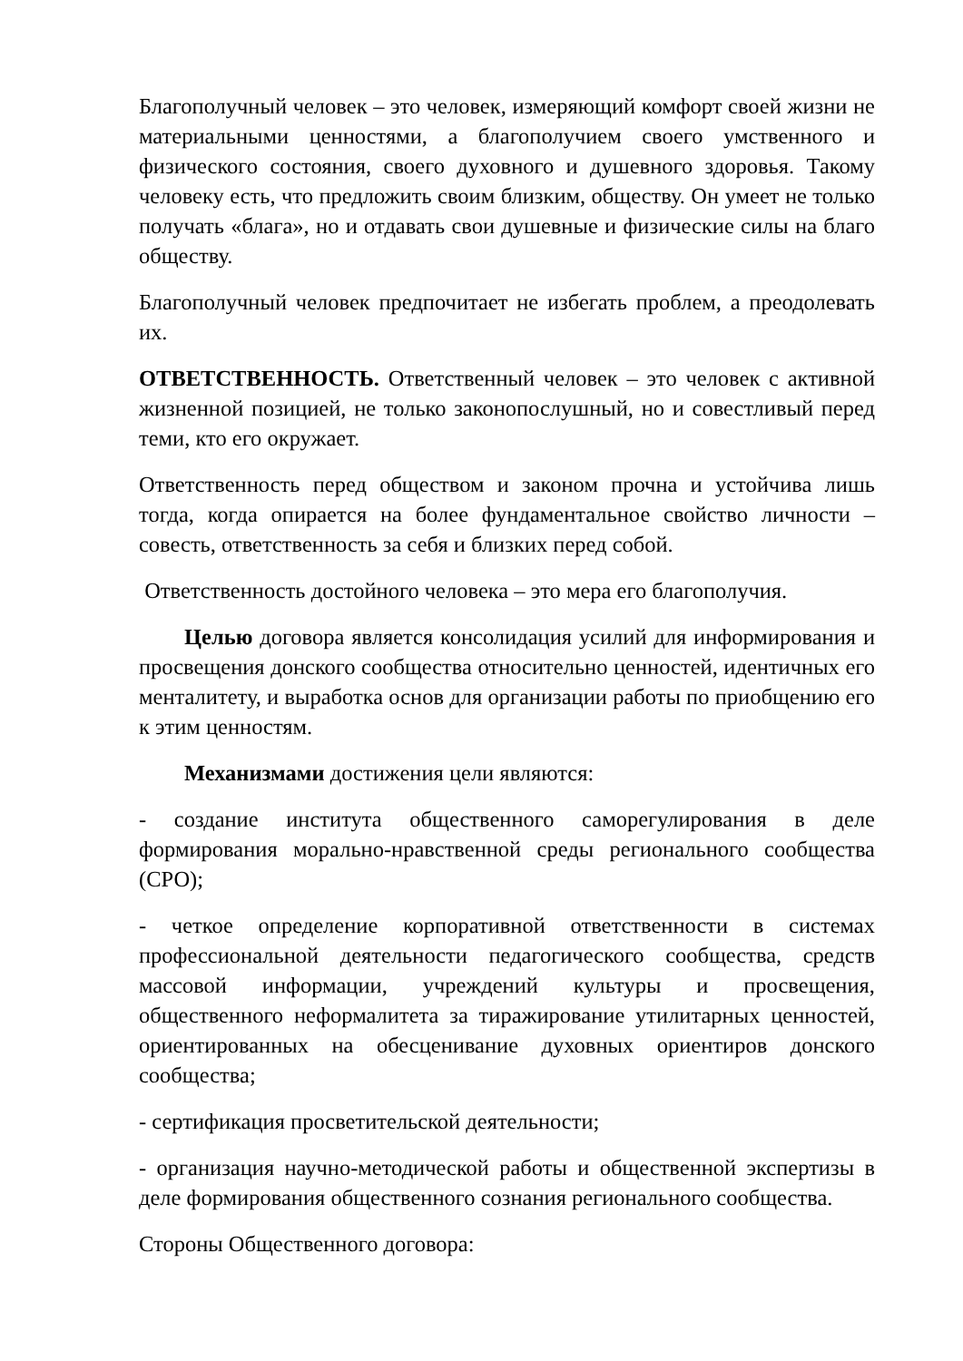Благополучный человек – это человек, измеряющий комфорт своей жизни не материальными ценностями, а благополучием своего умственного и физического состояния, своего духовного и душевного здоровья. Такому человеку есть, что предложить своим близким, обществу. Он умеет не только получать «блага», но и отдавать свои душевные и физические силы на благо обществу.
Благополучный человек предпочитает не избегать проблем, а преодолевать их.
ОТВЕТСТВЕННОСТЬ. Ответственный человек – это человек с активной жизненной позицией, не только законопослушный, но и совестливый перед теми, кто его окружает.
Ответственность перед обществом и законом прочна и устойчива лишь тогда, когда опирается на более фундаментальное свойство личности – совесть, ответственность за себя и близких перед собой.
Ответственность достойного человека – это мера его благополучия.
Целью договора является консолидация усилий для информирования и просвещения донского сообщества относительно ценностей, идентичных его менталитету, и выработка основ для организации работы по приобщению его к этим ценностям.
Механизмами достижения цели являются:
- создание института общественного саморегулирования в деле формирования морально-нравственной среды регионального сообщества (СРО);
- четкое определение корпоративной ответственности в системах профессиональной деятельности педагогического сообщества, средств массовой информации, учреждений культуры и просвещения, общественного неформалитета за тиражирование утилитарных ценностей, ориентированных на обесценивание духовных ориентиров донского сообщества;
- сертификация просветительской деятельности;
- организация научно-методической работы и общественной экспертизы в деле формирования общественного сознания регионального сообщества.
Стороны Общественного договора: